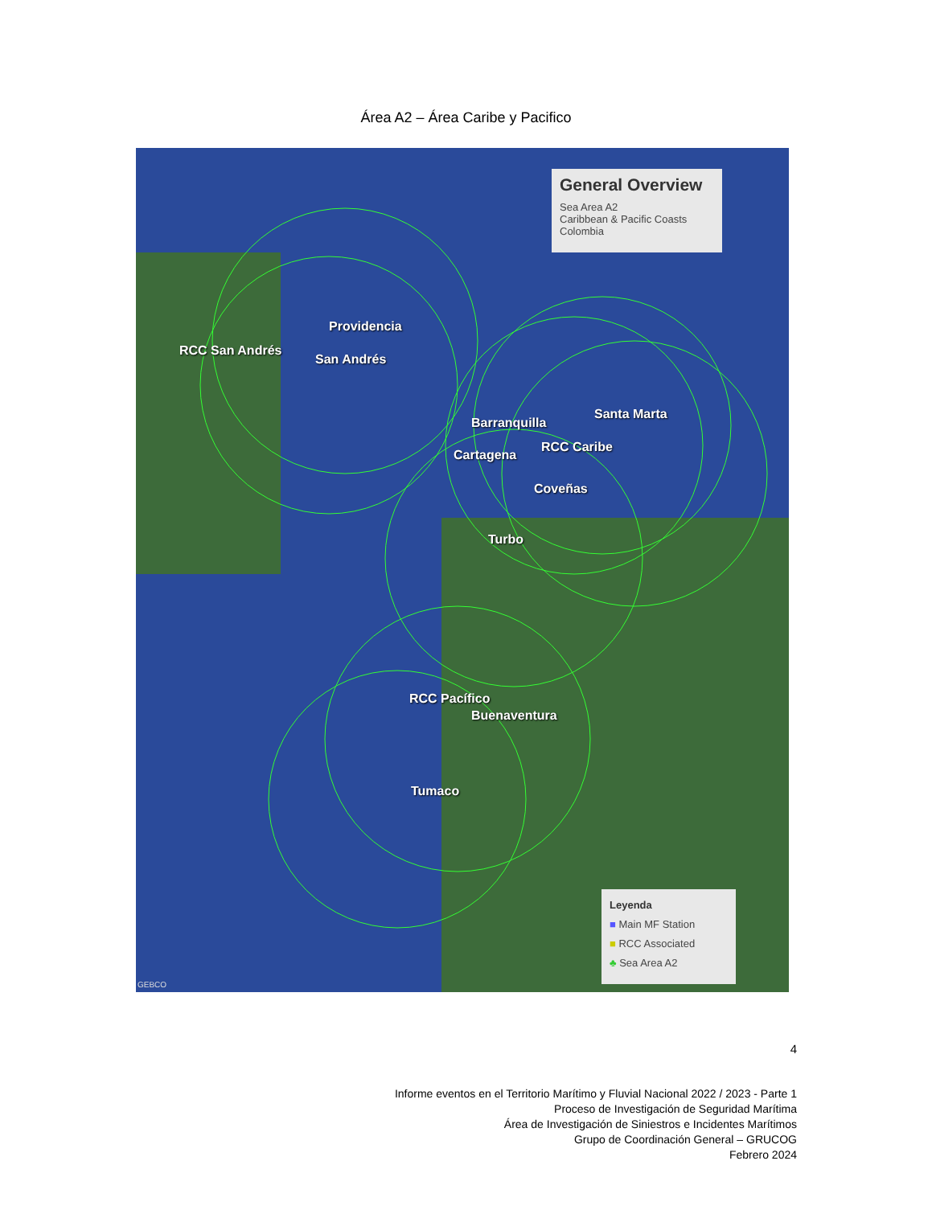Área A2 – Área Caribe y Pacifico
General Overview
Sea Area A2
Caribbean & Pacific Coasts
Colombia
Providencia
RCC San Andrés
San Andrés
Santa Marta
Barranquilla
RCC Caribe
Cartagena
Coveñas
Turbo
RCC Pacífico
Buenaventura
Tumaco
Leyenda
■ Main MF Station
■ RCC Associated
♣ Sea Area A2
GEBCO
4
Informe eventos en el Territorio Marítimo y Fluvial Nacional 2022 / 2023 - Parte 1
Proceso de Investigación de Seguridad Marítima
Área de Investigación de Siniestros e Incidentes Marítimos
Grupo de Coordinación General – GRUCOG
Febrero 2024